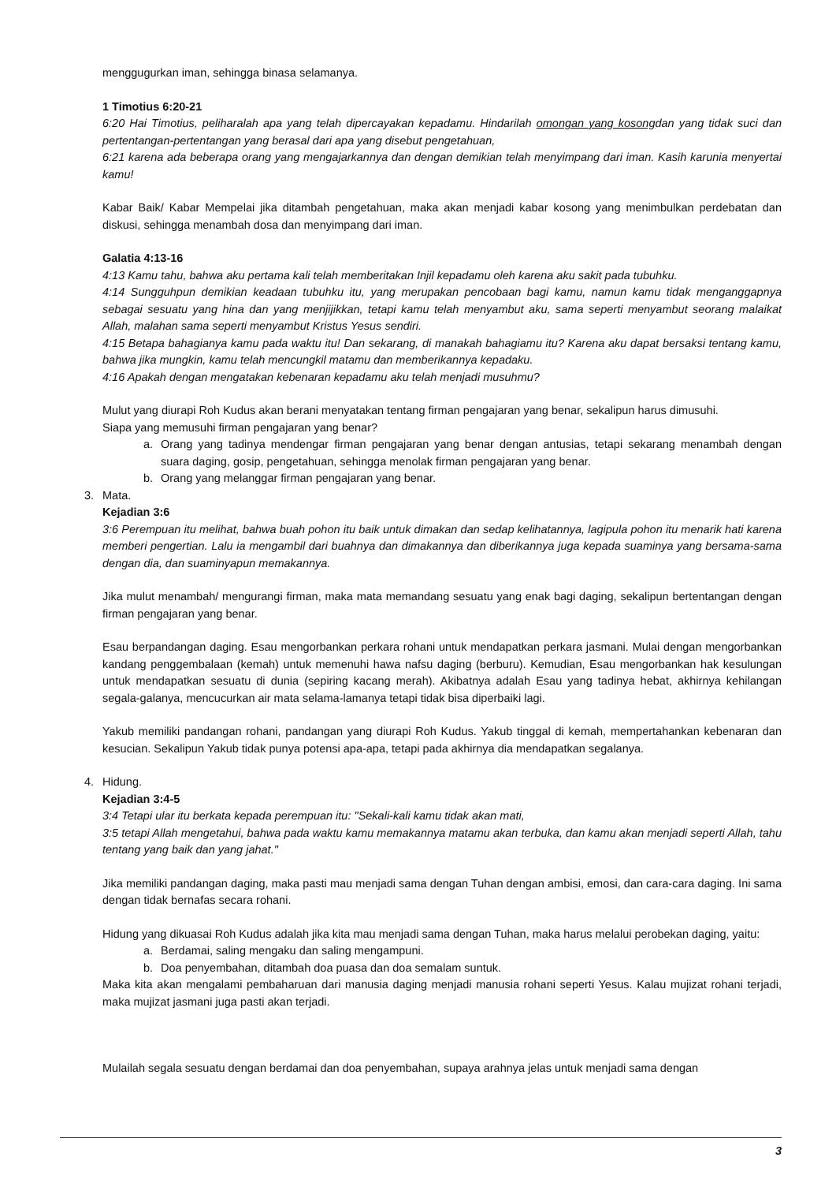menggugurkan iman, sehingga binasa selamanya.
1 Timotius 6:20-21
6:20 Hai Timotius, peliharalah apa yang telah dipercayakan kepadamu. Hindarilah omongan yang kosongdan yang tidak suci dan pertentangan-pertentangan yang berasal dari apa yang disebut pengetahuan,
6:21 karena ada beberapa orang yang mengajarkannya dan dengan demikian telah menyimpang dari iman. Kasih karunia menyertai kamu!
Kabar Baik/ Kabar Mempelai jika ditambah pengetahuan, maka akan menjadi kabar kosong yang menimbulkan perdebatan dan diskusi, sehingga menambah dosa dan menyimpang dari iman.
Galatia 4:13-16
4:13 Kamu tahu, bahwa aku pertama kali telah memberitakan Injil kepadamu oleh karena aku sakit pada tubuhku.
4:14 Sungguhpun demikian keadaan tubuhku itu, yang merupakan pencobaan bagi kamu, namun kamu tidak menganggapnya sebagai sesuatu yang hina dan yang menjijikkan, tetapi kamu telah menyambut aku, sama seperti menyambut seorang malaikat Allah, malahan sama seperti menyambut Kristus Yesus sendiri.
4:15 Betapa bahagianya kamu pada waktu itu! Dan sekarang, di manakah bahagiamu itu? Karena aku dapat bersaksi tentang kamu, bahwa jika mungkin, kamu telah mencungkil matamu dan memberikannya kepadaku.
4:16 Apakah dengan mengatakan kebenaran kepadamu aku telah menjadi musuhmu?
Mulut yang diurapi Roh Kudus akan berani menyatakan tentang firman pengajaran yang benar, sekalipun harus dimusuhi.
Siapa yang memusuhi firman pengajaran yang benar?
a. Orang yang tadinya mendengar firman pengajaran yang benar dengan antusias, tetapi sekarang menambah dengan suara daging, gosip, pengetahuan, sehingga menolak firman pengajaran yang benar.
b. Orang yang melanggar firman pengajaran yang benar.
3. Mata.
Kejadian 3:6
3:6 Perempuan itu melihat, bahwa buah pohon itu baik untuk dimakan dan sedap kelihatannya, lagipula pohon itu menarik hati karena memberi pengertian. Lalu ia mengambil dari buahnya dan dimakannya dan diberikannya juga kepada suaminya yang bersama-sama dengan dia, dan suaminyapun memakannya.
Jika mulut menambah/ mengurangi firman, maka mata memandang sesuatu yang enak bagi daging, sekalipun bertentangan dengan firman pengajaran yang benar.
Esau berpandangan daging. Esau mengorbankan perkara rohani untuk mendapatkan perkara jasmani. Mulai dengan mengorbankan kandang penggembalaan (kemah) untuk memenuhi hawa nafsu daging (berburu). Kemudian, Esau mengorbankan hak kesulungan untuk mendapatkan sesuatu di dunia (sepiring kacang merah). Akibatnya adalah Esau yang tadinya hebat, akhirnya kehilangan segala-galanya, mencucurkan air mata selama-lamanya tetapi tidak bisa diperbaiki lagi.
Yakub memiliki pandangan rohani, pandangan yang diurapi Roh Kudus. Yakub tinggal di kemah, mempertahankan kebenaran dan kesucian. Sekalipun Yakub tidak punya potensi apa-apa, tetapi pada akhirnya dia mendapatkan segalanya.
4. Hidung.
Kejadian 3:4-5
3:4 Tetapi ular itu berkata kepada perempuan itu: "Sekali-kali kamu tidak akan mati,
3:5 tetapi Allah mengetahui, bahwa pada waktu kamu memakannya matamu akan terbuka, dan kamu akan menjadi seperti Allah, tahu tentang yang baik dan yang jahat."
Jika memiliki pandangan daging, maka pasti mau menjadi sama dengan Tuhan dengan ambisi, emosi, dan cara-cara daging. Ini sama dengan tidak bernafas secara rohani.
Hidung yang dikuasai Roh Kudus adalah jika kita mau menjadi sama dengan Tuhan, maka harus melalui perobekan daging, yaitu:
a. Berdamai, saling mengaku dan saling mengampuni.
b. Doa penyembahan, ditambah doa puasa dan doa semalam suntuk.
Maka kita akan mengalami pembaharuan dari manusia daging menjadi manusia rohani seperti Yesus. Kalau mujizat rohani terjadi, maka mujizat jasmani juga pasti akan terjadi.
Mulailah segala sesuatu dengan berdamai dan doa penyembahan, supaya arahnya jelas untuk menjadi sama dengan
3